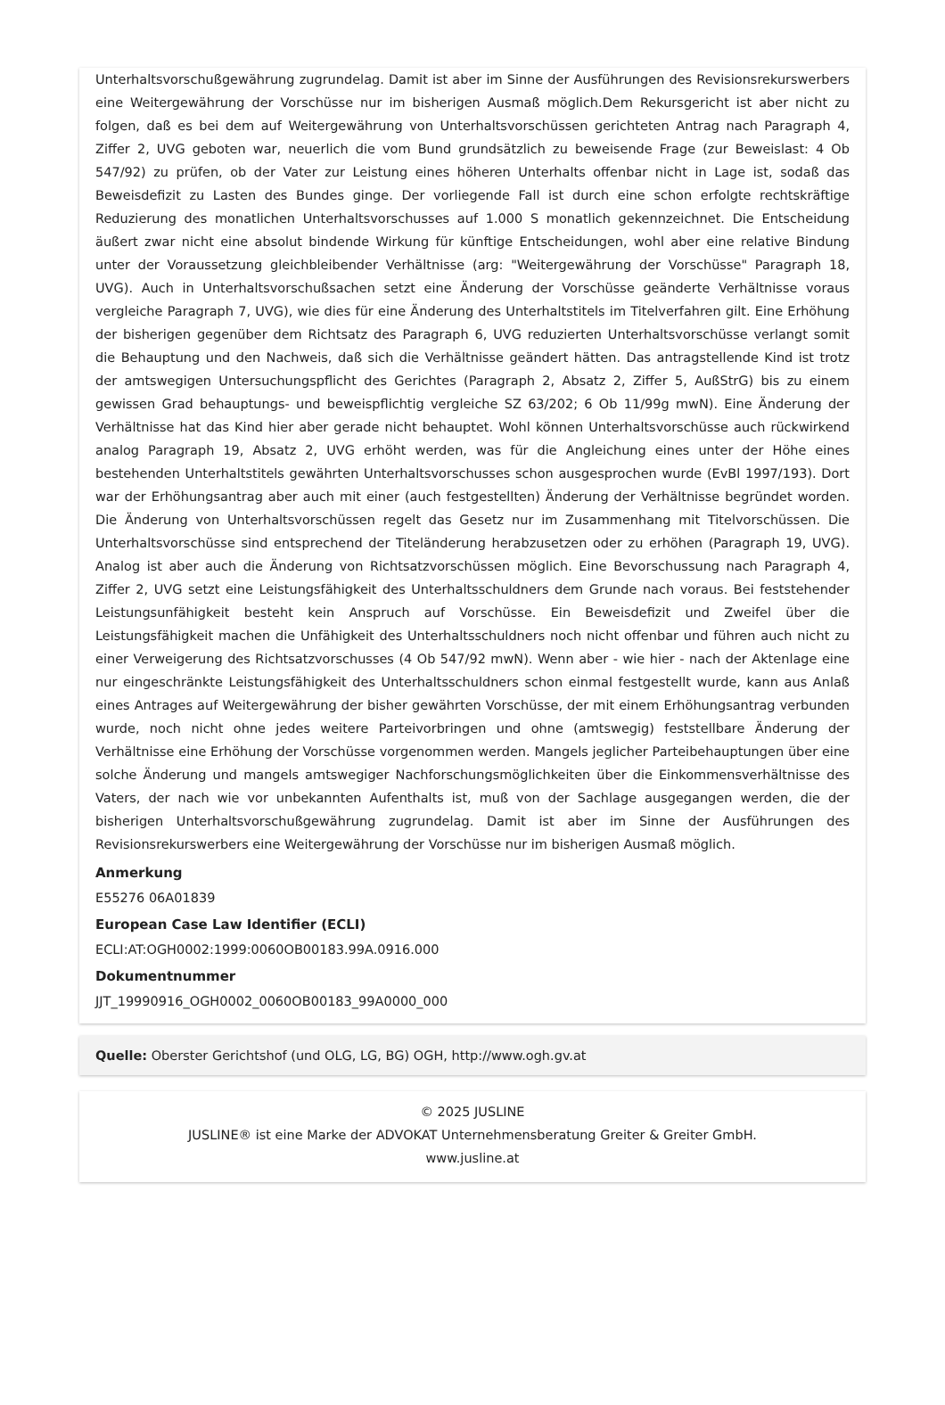Unterhaltsvorschußgewährung zugrundelag. Damit ist aber im Sinne der Ausführungen des Revisionsrekurswerbers eine Weitergewährung der Vorschüsse nur im bisherigen Ausmaß möglich.Dem Rekursgericht ist aber nicht zu folgen, daß es bei dem auf Weitergewährung von Unterhaltsvorschüssen gerichteten Antrag nach Paragraph 4, Ziffer 2, UVG geboten war, neuerlich die vom Bund grundsätzlich zu beweisende Frage (zur Beweislast: 4 Ob 547/92) zu prüfen, ob der Vater zur Leistung eines höheren Unterhalts offenbar nicht in Lage ist, sodaß das Beweisdefizit zu Lasten des Bundes ginge. Der vorliegende Fall ist durch eine schon erfolgte rechtskräftige Reduzierung des monatlichen Unterhaltsvorschusses auf 1.000 S monatlich gekennzeichnet. Die Entscheidung äußert zwar nicht eine absolut bindende Wirkung für künftige Entscheidungen, wohl aber eine relative Bindung unter der Voraussetzung gleichbleibender Verhältnisse (arg: "Weitergewährung der Vorschüsse" Paragraph 18, UVG). Auch in Unterhaltsvorschußsachen setzt eine Änderung der Vorschüsse geänderte Verhältnisse voraus vergleiche Paragraph 7, UVG), wie dies für eine Änderung des Unterhaltstitels im Titelverfahren gilt. Eine Erhöhung der bisherigen gegenüber dem Richtsatz des Paragraph 6, UVG reduzierten Unterhaltsvorschüsse verlangt somit die Behauptung und den Nachweis, daß sich die Verhältnisse geändert hätten. Das antragstellende Kind ist trotz der amtswegigen Untersuchungspflicht des Gerichtes (Paragraph 2, Absatz 2, Ziffer 5, AußStrG) bis zu einem gewissen Grad behauptungs- und beweispflichtig vergleiche SZ 63/202; 6 Ob 11/99g mwN). Eine Änderung der Verhältnisse hat das Kind hier aber gerade nicht behauptet. Wohl können Unterhaltsvorschüsse auch rückwirkend analog Paragraph 19, Absatz 2, UVG erhöht werden, was für die Angleichung eines unter der Höhe eines bestehenden Unterhaltstitels gewährten Unterhaltsvorschusses schon ausgesprochen wurde (EvBl 1997/193). Dort war der Erhöhungsantrag aber auch mit einer (auch festgestellten) Änderung der Verhältnisse begründet worden. Die Änderung von Unterhaltsvorschüssen regelt das Gesetz nur im Zusammenhang mit Titelvorschüssen. Die Unterhaltsvorschüsse sind entsprechend der Titeländerung herabzusetzen oder zu erhöhen (Paragraph 19, UVG). Analog ist aber auch die Änderung von Richtsatzvorschüssen möglich. Eine Bevorschussung nach Paragraph 4, Ziffer 2, UVG setzt eine Leistungsfähigkeit des Unterhaltsschuldners dem Grunde nach voraus. Bei feststehender Leistungsunfähigkeit besteht kein Anspruch auf Vorschüsse. Ein Beweisdefizit und Zweifel über die Leistungsfähigkeit machen die Unfähigkeit des Unterhaltsschuldners noch nicht offenbar und führen auch nicht zu einer Verweigerung des Richtsatzvorschusses (4 Ob 547/92 mwN). Wenn aber - wie hier - nach der Aktenlage eine nur eingeschränkte Leistungsfähigkeit des Unterhaltsschuldners schon einmal festgestellt wurde, kann aus Anlaß eines Antrages auf Weitergewährung der bisher gewährten Vorschüsse, der mit einem Erhöhungsantrag verbunden wurde, noch nicht ohne jedes weitere Parteivorbringen und ohne (amtswegig) feststellbare Änderung der Verhältnisse eine Erhöhung der Vorschüsse vorgenommen werden. Mangels jeglicher Parteibehauptungen über eine solche Änderung und mangels amtswegiger Nachforschungsmöglichkeiten über die Einkommensverhältnisse des Vaters, der nach wie vor unbekannten Aufenthalts ist, muß von der Sachlage ausgegangen werden, die der bisherigen Unterhaltsvorschußgewährung zugrundelag. Damit ist aber im Sinne der Ausführungen des Revisionsrekurswerbers eine Weitergewährung der Vorschüsse nur im bisherigen Ausmaß möglich.
Anmerkung
E55276 06A01839
European Case Law Identifier (ECLI)
ECLI:AT:OGH0002:1999:0060OB00183.99A.0916.000
Dokumentnummer
JJT_19990916_OGH0002_0060OB00183_99A0000_000
Quelle: Oberster Gerichtshof (und OLG, LG, BG) OGH, http://www.ogh.gv.at
© 2025 JUSLINE
JUSLINE® ist eine Marke der ADVOKAT Unternehmensberatung Greiter & Greiter GmbH.
www.jusline.at